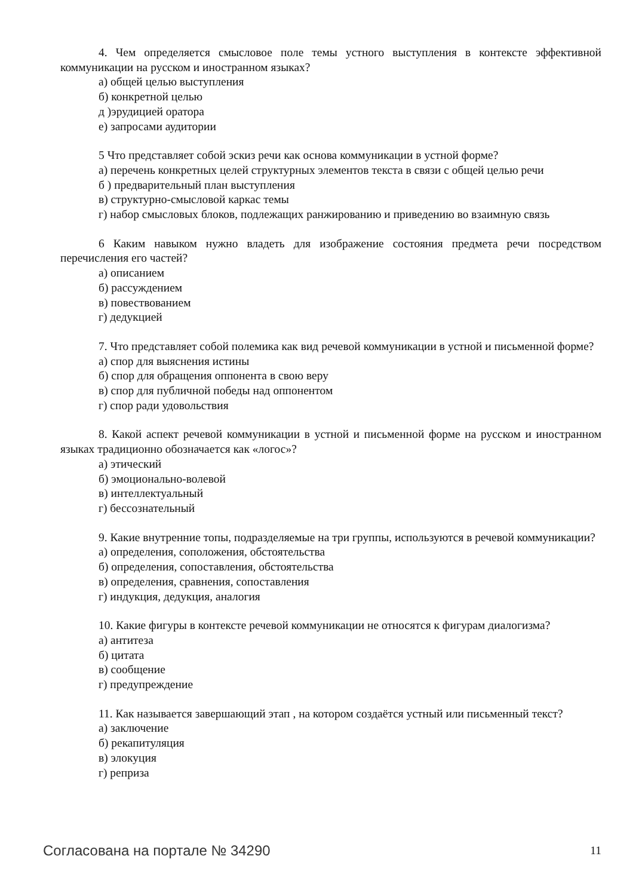4. Чем определяется смысловое поле темы устного выступления в контексте эффективной коммуникации на русском и иностранном языках?
а) общей целью выступления
б) конкретной целью
д )эрудицией оратора
е) запросами аудитории
5 Что представляет собой эскиз речи как основа коммуникации в устной форме?
а) перечень конкретных целей структурных элементов текста в связи с общей целью речи
б ) предварительный план выступления
в) структурно-смысловой каркас темы
г) набор смысловых блоков, подлежащих ранжированию и приведению во взаимную связь
6 Каким навыком нужно владеть для изображение состояния предмета речи посредством перечисления его частей?
а) описанием
б) рассуждением
в) повествованием
г) дедукцией
7. Что представляет собой полемика как вид речевой коммуникации в устной и письменной форме?
а) спор для выяснения истины
б) спор для обращения оппонента в свою веру
в) спор для публичной победы над оппонентом
г) спор ради удовольствия
8. Какой аспект речевой коммуникации в устной и письменной форме на русском и иностранном языках традиционно обозначается как «логос»?
а) этический
б) эмоционально-волевой
в) интеллектуальный
г) бессознательный
9. Какие внутренние топы, подразделяемые на три группы, используются в речевой коммуникации?
а) определения, соположения, обстоятельства
б) определения, сопоставления, обстоятельства
в) определения, сравнения, сопоставления
г) индукция, дедукция, аналогия
10. Какие фигуры в контексте речевой коммуникации не относятся к фигурам диалогизма?
а) антитеза
б) цитата
в) сообщение
г) предупреждение
11. Как называется завершающий этап , на котором создаётся устный или письменный текст?
а) заключение
б) рекапитуляция
в) элокуция
г) реприза
Согласована на портале № 34290 11